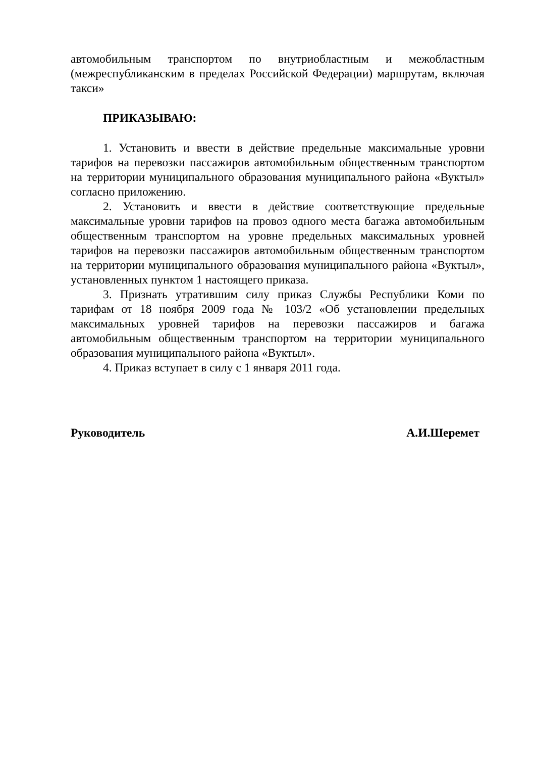автомобильным транспортом по внутриобластным и межобластным (межреспубликанским в пределах Российской Федерации) маршрутам, включая такси»
ПРИКАЗЫВАЮ:
1. Установить и ввести в действие предельные максимальные уровни тарифов на перевозки пассажиров автомобильным общественным транспортом на территории муниципального образования муниципального района «Вуктыл» согласно приложению.
2. Установить и ввести в действие соответствующие предельные максимальные уровни тарифов на провоз одного места багажа автомобильным общественным транспортом на уровне предельных максимальных уровней тарифов на перевозки пассажиров автомобильным общественным транспортом на территории муниципального образования муниципального района «Вуктыл», установленных пунктом 1 настоящего приказа.
3. Признать утратившим силу приказ Службы Республики Коми по тарифам от 18 ноября 2009 года № 103/2 «Об установлении предельных максимальных уровней тарифов на перевозки пассажиров и багажа автомобильным общественным транспортом на территории муниципального образования муниципального района «Вуктыл».
4. Приказ вступает в силу с 1 января 2011 года.
Руководитель А.И.Шеремет